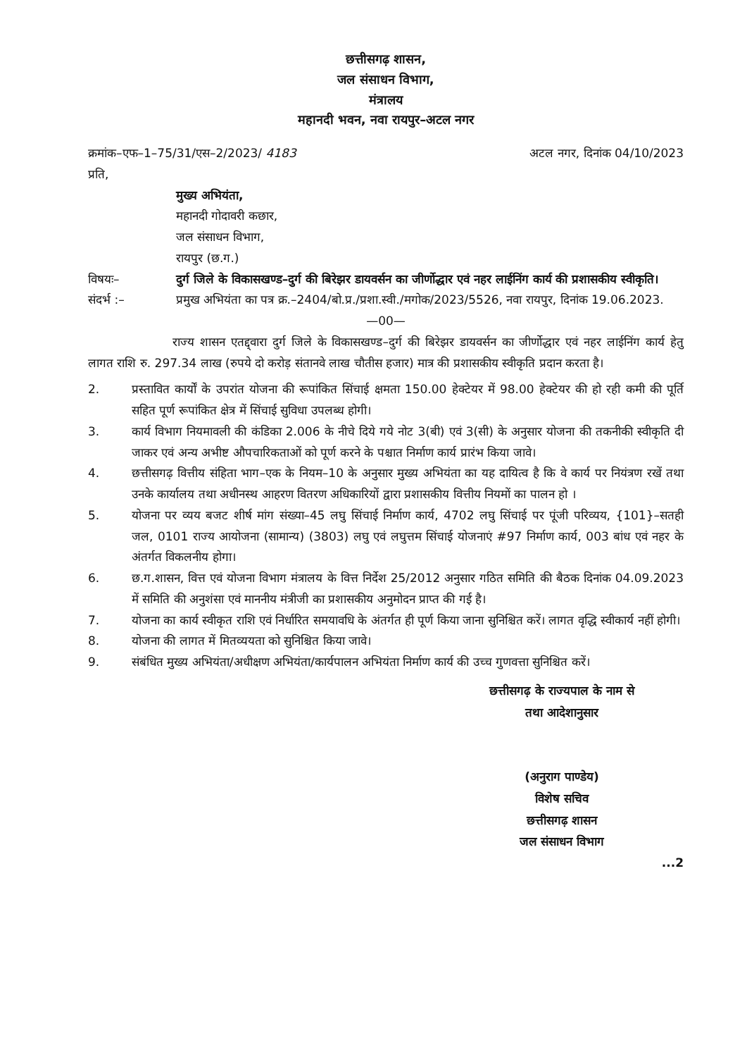छत्तीसगढ़ शासन,
जल संसाधन विभाग,
मंत्रालय
महानदी भवन, नवा रायपुर–अटल नगर
क्रमांक–एफ–1–75/31/एस–2/2023/ 4183 अटल नगर, दिनांक 04/10/2023
प्रति,
मुख्य अभियंता,
महानदी गोदावरी कछार,
जल संसाधन विभाग,
रायपुर (छ.ग.)
विषयः– दुर्ग जिले के विकासखण्ड–दुर्ग की बिरेझर डायवर्सन का जीर्णोद्धार एवं नहर लाईनिंग कार्य की प्रशासकीय स्वीकृति।
संदर्भ :– प्रमुख अभियंता का पत्र क्र.–2404/बो.प्र./प्रशा.स्वी./मगोक/2023/5526, नवा रायपुर, दिनांक 19.06.2023.
—00—
राज्य शासन एतद्द्वारा दुर्ग जिले के विकासखण्ड–दुर्ग की बिरेझर डायवर्सन का जीर्णोद्धार एवं नहर लाईनिंग कार्य हेतु लागत राशि रु. 297.34 लाख (रुपये दो करोड़ संतानवे लाख चौतीस हजार) मात्र की प्रशासकीय स्वीकृति प्रदान करता है।
2. प्रस्तावित कार्यों के उपरांत योजना की रूपांकित सिंचाई क्षमता 150.00 हेक्टेयर में 98.00 हेक्टेयर की हो रही कमी की पूर्ति सहित पूर्ण रूपांकित क्षेत्र में सिंचाई सुविधा उपलब्ध होगी।
3. कार्य विभाग नियमावली की कंडिका 2.006 के नीचे दिये गये नोट 3(बी) एवं 3(सी) के अनुसार योजना की तकनीकी स्वीकृति दी जाकर एवं अन्य अभीष्ट औपचारिकताओं को पूर्ण करने के पश्चात निर्माण कार्य प्रारंभ किया जावे।
4. छत्तीसगढ़ वित्तीय संहिता भाग–एक के नियम–10 के अनुसार मुख्य अभियंता का यह दायित्व है कि वे कार्य पर नियंत्रण रखें तथा उनके कार्यालय तथा अधीनस्थ आहरण वितरण अधिकारियों द्वारा प्रशासकीय वित्तीय नियमों का पालन हो ।
5. योजना पर व्यय बजट शीर्ष मांग संख्या–45 लघु सिंचाई निर्माण कार्य, 4702 लघु सिंचाई पर पूंजी परिव्यय, {101}–सतही जल, 0101 राज्य आयोजना (सामान्य) (3803) लघु एवं लघुत्तम सिंचाई योजनाएं #97 निर्माण कार्य, 003 बांध एवं नहर के अंतर्गत विकलनीय होगा।
6. छ.ग.शासन, वित्त एवं योजना विभाग मंत्रालय के वित्त निर्देश 25/2012 अनुसार गठित समिति की बैठक दिनांक 04.09.2023 में समिति की अनुशंसा एवं माननीय मंत्रीजी का प्रशासकीय अनुमोदन प्राप्त की गई है।
7. योजना का कार्य स्वीकृत राशि एवं निर्धारित समयावधि के अंतर्गत ही पूर्ण किया जाना सुनिश्चित करें। लागत वृद्धि स्वीकार्य नहीं होगी।
8. योजना की लागत में मितव्ययता को सुनिश्चित किया जावे।
9. संबंधित मुख्य अभियंता/अधीक्षण अभियंता/कार्यपालन अभियंता निर्माण कार्य की उच्च गुणवत्ता सुनिश्चित करें।
छत्तीसगढ़ के राज्यपाल के नाम से
तथा आदेशानुसार
(अनुराग पाण्डेय)
विशेष सचिव
छत्तीसगढ़ शासन
जल संसाधन विभाग
...2